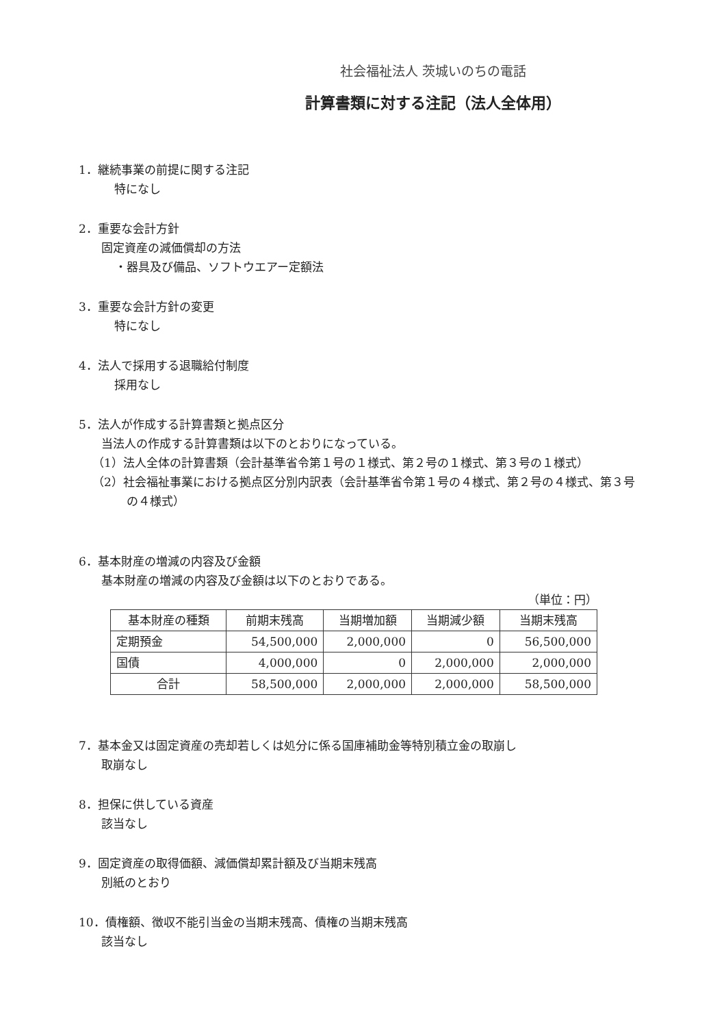社会福祉法人 茨城いのちの電話
計算書類に対する注記（法人全体用）
1．継続事業の前提に関する注記
　特になし
2．重要な会計方針
固定資産の減価償却の方法
・器具及び備品、ソフトウエアー定額法
3．重要な会計方針の変更
　特になし
4．法人で採用する退職給付制度
　採用なし
5．法人が作成する計算書類と拠点区分
当法人の作成する計算書類は以下のとおりになっている。
（1）法人全体の計算書類（会計基準省令第１号の１様式、第２号の１様式、第３号の１様式）
（2）社会福祉事業における拠点区分別内訳表（会計基準省令第１号の４様式、第２号の４様式、第３号
の４様式）
6．基本財産の増減の内容及び金額
基本財産の増減の内容及び金額は以下のとおりである。
（単位：円）
| 基本財産の種類 | 前期末残高 | 当期増加額 | 当期減少額 | 当期末残高 |
| --- | --- | --- | --- | --- |
| 定期預金 | 54,500,000 | 2,000,000 | 0 | 56,500,000 |
| 国債 | 4,000,000 | 0 | 2,000,000 | 2,000,000 |
| 合計 | 58,500,000 | 2,000,000 | 2,000,000 | 58,500,000 |
7．基本金又は固定資産の売却若しくは処分に係る国庫補助金等特別積立金の取崩し
取崩なし
8．担保に供している資産
該当なし
9．固定資産の取得価額、減価償却累計額及び当期末残高
別紙のとおり
10．債権額、徴収不能引当金の当期末残高、債権の当期末残高
該当なし